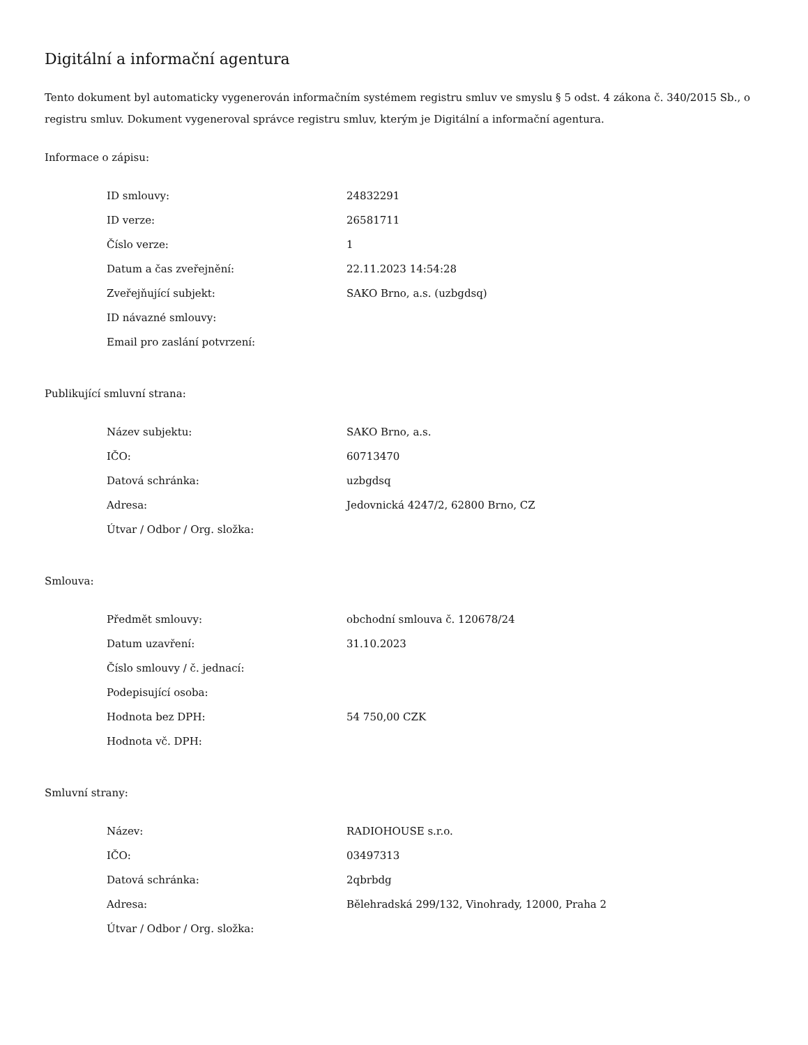Digitální a informační agentura
Tento dokument byl automaticky vygenerován informačním systémem registru smluv ve smyslu § 5 odst. 4 zákona č. 340/2015 Sb., o registru smluv. Dokument vygeneroval správce registru smluv, kterým je Digitální a informační agentura.
Informace o zápisu:
| ID smlouvy: | 24832291 |
| ID verze: | 26581711 |
| Číslo verze: | 1 |
| Datum a čas zveřejnění: | 22.11.2023 14:54:28 |
| Zveřejňující subjekt: | SAKO Brno, a.s. (uzbgdsq) |
| ID návazné smlouvy: | |
| Email pro zaslání potvrzení: | |
Publikující smluvní strana:
| Název subjektu: | SAKO Brno, a.s. |
| IČO: | 60713470 |
| Datová schránka: | uzbgdsq |
| Adresa: | Jedovnická 4247/2, 62800 Brno, CZ |
| Útvar / Odbor / Org. složka: | |
Smlouva:
| Předmět smlouvy: | obchodní smlouva č. 120678/24 |
| Datum uzavření: | 31.10.2023 |
| Číslo smlouvy / č. jednací: | |
| Podepisující osoba: | |
| Hodnota bez DPH: | 54 750,00 CZK |
| Hodnota vč. DPH: | |
Smluvní strany:
| Název: | RADIOHOUSE s.r.o. |
| IČO: | 03497313 |
| Datová schránka: | 2qbrbdg |
| Adresa: | Bělehradská 299/132, Vinohrady, 12000, Praha 2 |
| Útvar / Odbor / Org. složka: | |